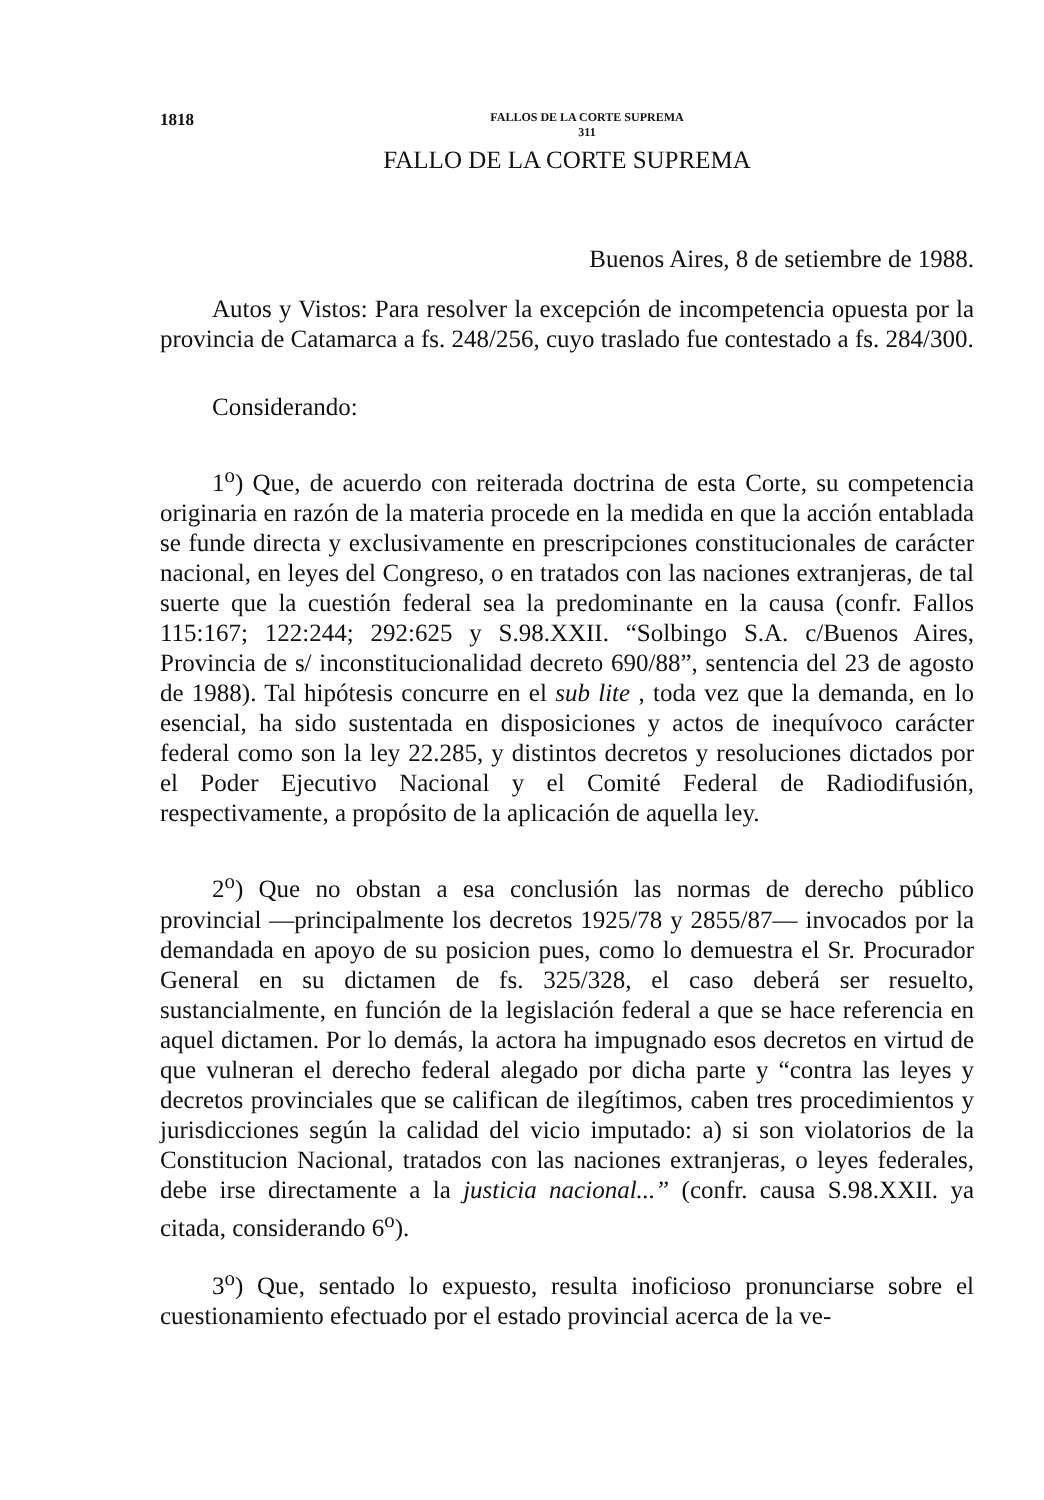1818 FALLOS DE LA CORTE SUPREMA
311
FALLO DE LA CORTE SUPREMA
Buenos Aires, 8 de setiembre de 1988.
Autos y Vistos: Para resolver la excepción de incompetencia opuesta por la provincia de Catamarca a fs. 248/256, cuyo traslado fue contestado a fs. 284/300.
Considerando:
1<sup>o</sup>) Que, de acuerdo con reiterada doctrina de esta Corte, su competencia originaria en razón de la materia procede en la medida en que la acción entablada se funde directa y exclusivamente en prescripciones constitucionales de carácter nacional, en leyes del Congreso, o en tratados con las naciones extranjeras, de tal suerte que la cuestión federal sea la predominante en la causa (confr. Fallos 115:167; 122:244; 292:625 y S.98.XXII. “Solbingo S.A. c/Buenos Aires, Provincia de s/ inconstitucionalidad decreto 690/88”, sentencia del 23 de agosto de 1988). Tal hipótesis concurre en el sub lite , toda vez que la demanda, en lo esencial, ha sido sustentada en disposiciones y actos de inequívoco carácter federal como son la ley 22.285, y distintos decretos y resoluciones dictados por el Poder Ejecutivo Nacional y el Comité Federal de Radiodifusión, respectivamente, a propósito de la aplicación de aquella ley.
2<sup>o</sup>) Que no obstan a esa conclusión las normas de derecho público provincial —principalmente los decretos 1925/78 y 2855/87— invocados por la demandada en apoyo de su posicion pues, como lo demuestra el Sr. Procurador General en su dictamen de fs. 325/328, el caso deberá ser resuelto, sustancialmente, en función de la legislación federal a que se hace referencia en aquel dictamen. Por lo demás, la actora ha impugnado esos decretos en virtud de que vulneran el derecho federal alegado por dicha parte y “contra las leyes y decretos provinciales que se califican de ilegítimos, caben tres procedimientos y jurisdicciones según la calidad del vicio imputado: a) si son violatorios de la Constitucion Nacional, tratados con las naciones extranjeras, o leyes federales, debe irse directamente a la justicia nacional...” (confr. causa S.98.XXII. ya citada, considerando 6<sup>o</sup>).
3<sup>o</sup>) Que, sentado lo expuesto, resulta inoficioso pronunciarse sobre el cuestionamiento efectuado por el estado provincial acerca de la ve-